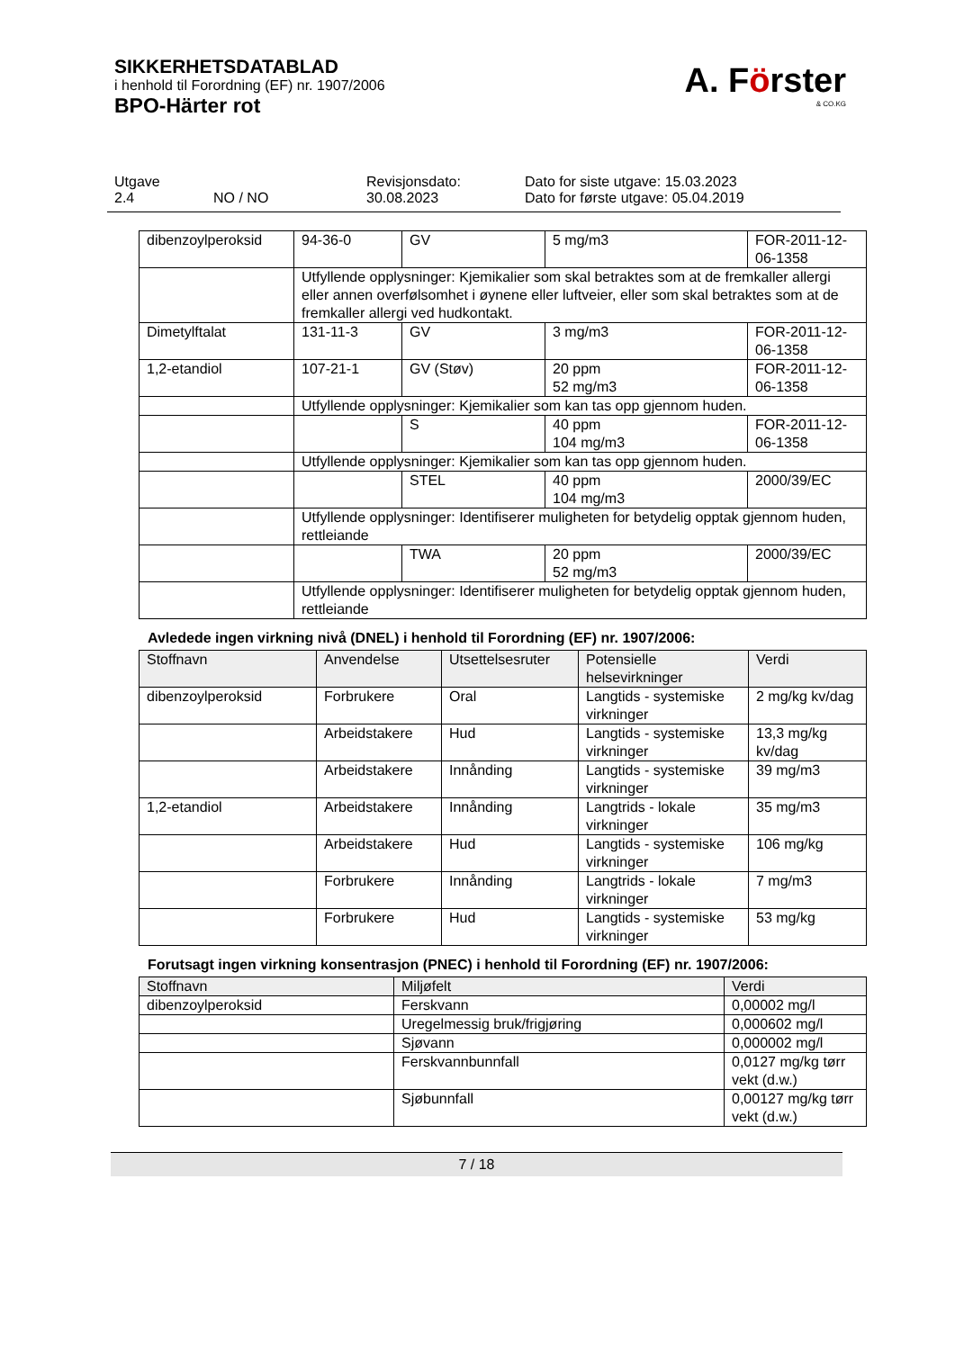SIKKERHETSDATABLAD
i henhold til Forordning (EF) nr. 1907/2006
BPO-Härter rot
A. Förster
& CO.KG
Utgave
2.4
NO / NO Revisjonsdato:
30.08.2023
Dato for siste utgave: 15.03.2023
Dato for første utgave: 05.04.2019
| dibenzoylperoksid | 94-36-0 | GV | 5 mg/m3 | FOR-2011-12-06-1358 |
| | Utfyllende opplysninger: Kjemikalier som skal betraktes som at de fremkaller allergi eller annen overfølsomhet i øynene eller luftveier, eller som skal betraktes som at de fremkaller allergi ved hudkontakt. | | | |
| Dimetylftalat | 131-11-3 | GV | 3 mg/m3 | FOR-2011-12-06-1358 |
| 1,2-etandiol | 107-21-1 | GV (Støv) | 20 ppm 52 mg/m3 | FOR-2011-12-06-1358 |
| | Utfyllende opplysninger: Kjemikalier som kan tas opp gjennom huden. | | | |
| | | S | 40 ppm 104 mg/m3 | FOR-2011-12-06-1358 |
| | Utfyllende opplysninger: Kjemikalier som kan tas opp gjennom huden. | | | |
| | | STEL | 40 ppm 104 mg/m3 | 2000/39/EC |
| | Utfyllende opplysninger: Identifiserer muligheten for betydelig opptak gjennom huden, rettleiande | | | |
| | | TWA | 20 ppm 52 mg/m3 | 2000/39/EC |
| | Utfyllende opplysninger: Identifiserer muligheten for betydelig opptak gjennom huden, rettleiande | | | |
Avledede ingen virkning nivå (DNEL) i henhold til Forordning (EF) nr. 1907/2006:
| Stoffnavn | Anvendelse | Utsettelsesruter | Potensielle helsevirkninger | Verdi |
| --- | --- | --- | --- | --- |
| dibenzoylperoksid | Forbrukere | Oral | Langtids - systemiske virkninger | 2 mg/kg kv/dag |
| | Arbeidstakere | Hud | Langtids - systemiske virkninger | 13,3 mg/kg kv/dag |
| | Arbeidstakere | Innånding | Langtids - systemiske virkninger | 39 mg/m3 |
| 1,2-etandiol | Arbeidstakere | Innånding | Langtrids - lokale virkninger | 35 mg/m3 |
| | Arbeidstakere | Hud | Langtids - systemiske virkninger | 106 mg/kg |
| | Forbrukere | Innånding | Langtrids - lokale virkninger | 7 mg/m3 |
| | Forbrukere | Hud | Langtids - systemiske virkninger | 53 mg/kg |
Forutsagt ingen virkning konsentrasjon (PNEC) i henhold til Forordning (EF) nr. 1907/2006:
| Stoffnavn | Miljøfelt | Verdi |
| --- | --- | --- |
| dibenzoylperoksid | Ferskvann | 0,00002 mg/l |
| | Uregelmessig bruk/frigjøring | 0,000602 mg/l |
| | Sjøvann | 0,000002 mg/l |
| | Ferskvannbunnfall | 0,0127 mg/kg tørr vekt (d.w.) |
| | Sjøbunnfall | 0,00127 mg/kg tørr vekt (d.w.) |
7 / 18